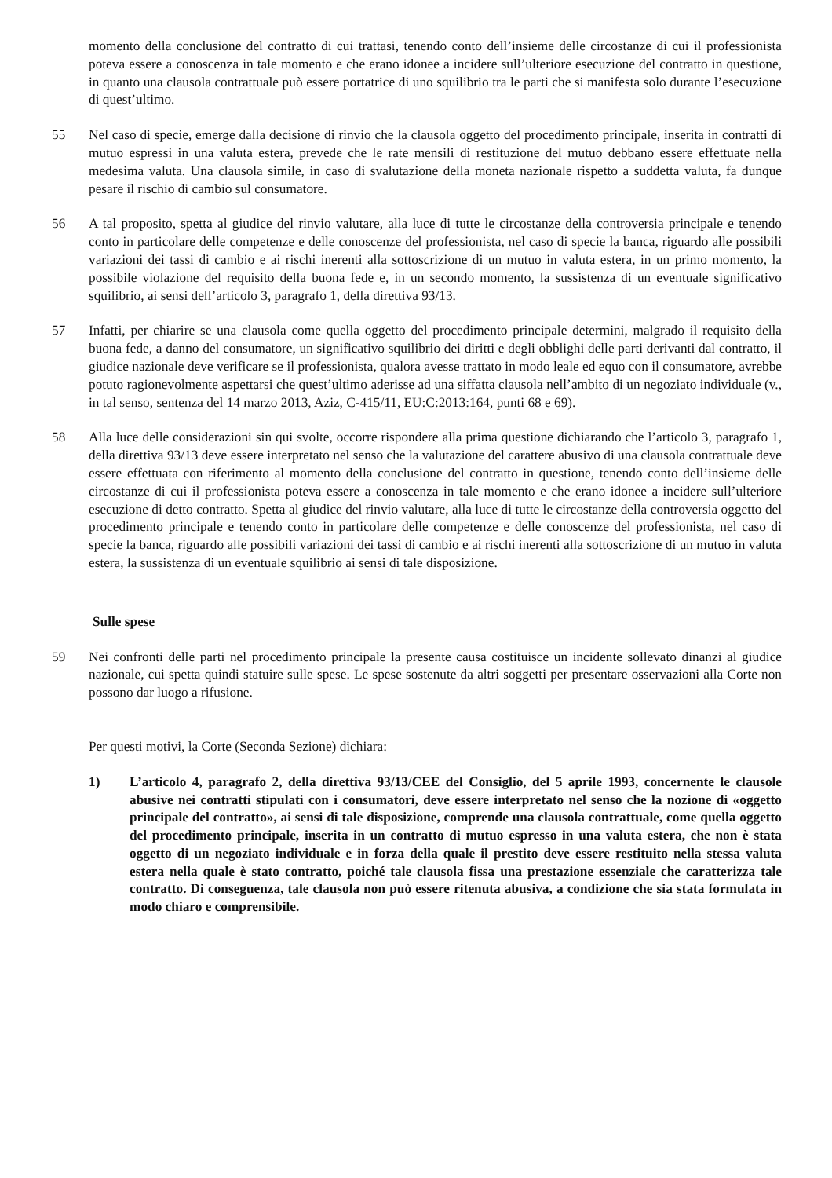momento della conclusione del contratto di cui trattasi, tenendo conto dell’insieme delle circostanze di cui il professionista poteva essere a conoscenza in tale momento e che erano idonee a incidere sull’ulteriore esecuzione del contratto in questione, in quanto una clausola contrattuale può essere portatrice di uno squilibrio tra le parti che si manifesta solo durante l’esecuzione di quest’ultimo.
55 Nel caso di specie, emerge dalla decisione di rinvio che la clausola oggetto del procedimento principale, inserita in contratti di mutuo espressi in una valuta estera, prevede che le rate mensili di restituzione del mutuo debbano essere effettuate nella medesima valuta. Una clausola simile, in caso di svalutazione della moneta nazionale rispetto a suddetta valuta, fa dunque pesare il rischio di cambio sul consumatore.
56 A tal proposito, spetta al giudice del rinvio valutare, alla luce di tutte le circostanze della controversia principale e tenendo conto in particolare delle competenze e delle conoscenze del professionista, nel caso di specie la banca, riguardo alle possibili variazioni dei tassi di cambio e ai rischi inerenti alla sottoscrizione di un mutuo in valuta estera, in un primo momento, la possibile violazione del requisito della buona fede e, in un secondo momento, la sussistenza di un eventuale significativo squilibrio, ai sensi dell’articolo 3, paragrafo 1, della direttiva 93/13.
57 Infatti, per chiarire se una clausola come quella oggetto del procedimento principale determini, malgrado il requisito della buona fede, a danno del consumatore, un significativo squilibrio dei diritti e degli obblighi delle parti derivanti dal contratto, il giudice nazionale deve verificare se il professionista, qualora avesse trattato in modo leale ed equo con il consumatore, avrebbe potuto ragionevolmente aspettarsi che quest’ultimo aderisse ad una siffatta clausola nell’ambito di un negoziato individuale (v., in tal senso, sentenza del 14 marzo 2013, Aziz, C-415/11, EU:C:2013:164, punti 68 e 69).
58 Alla luce delle considerazioni sin qui svolte, occorre rispondere alla prima questione dichiarando che l’articolo 3, paragrafo 1, della direttiva 93/13 deve essere interpretato nel senso che la valutazione del carattere abusivo di una clausola contrattuale deve essere effettuata con riferimento al momento della conclusione del contratto in questione, tenendo conto dell’insieme delle circostanze di cui il professionista poteva essere a conoscenza in tale momento e che erano idonee a incidere sull’ulteriore esecuzione di detto contratto. Spetta al giudice del rinvio valutare, alla luce di tutte le circostanze della controversia oggetto del procedimento principale e tenendo conto in particolare delle competenze e delle conoscenze del professionista, nel caso di specie la banca, riguardo alle possibili variazioni dei tassi di cambio e ai rischi inerenti alla sottoscrizione di un mutuo in valuta estera, la sussistenza di un eventuale squilibrio ai sensi di tale disposizione.
Sulle spese
59 Nei confronti delle parti nel procedimento principale la presente causa costituisce un incidente sollevato dinanzi al giudice nazionale, cui spetta quindi statuire sulle spese. Le spese sostenute da altri soggetti per presentare osservazioni alla Corte non possono dar luogo a rifusione.
Per questi motivi, la Corte (Seconda Sezione) dichiara:
1) L’articolo 4, paragrafo 2, della direttiva 93/13/CEE del Consiglio, del 5 aprile 1993, concernente le clausole abusive nei contratti stipulati con i consumatori, deve essere interpretato nel senso che la nozione di «oggetto principale del contratto», ai sensi di tale disposizione, comprende una clausola contrattuale, come quella oggetto del procedimento principale, inserita in un contratto di mutuo espresso in una valuta estera, che non è stata oggetto di un negoziato individuale e in forza della quale il prestito deve essere restituito nella stessa valuta estera nella quale è stato contratto, poiché tale clausola fissa una prestazione essenziale che caratterizza tale contratto. Di conseguenza, tale clausola non può essere ritenuta abusiva, a condizione che sia stata formulata in modo chiaro e comprensibile.